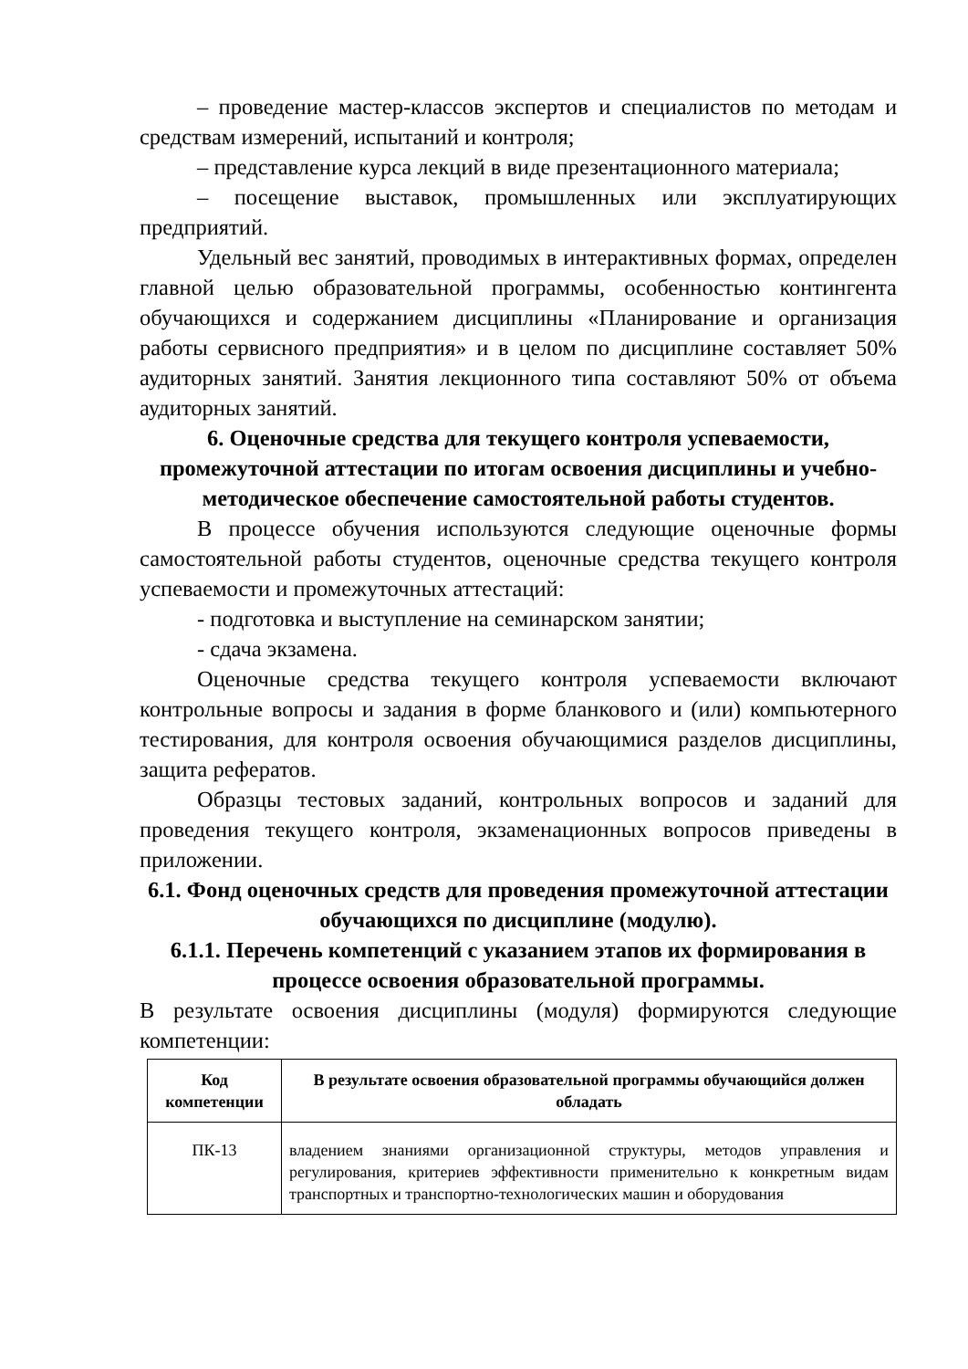– проведение мастер-классов экспертов и специалистов по методам и средствам измерений, испытаний и контроля;
– представление курса лекций в виде презентационного материала;
– посещение выставок, промышленных или эксплуатирующих предприятий.
Удельный вес занятий, проводимых в интерактивных формах, определен главной целью образовательной программы, особенностью контингента обучающихся и содержанием дисциплины «Планирование и организация работы сервисного предприятия» и в целом по дисциплине составляет 50% аудиторных занятий. Занятия лекционного типа составляют 50% от объема аудиторных занятий.
6. Оценочные средства для текущего контроля успеваемости, промежуточной аттестации по итогам освоения дисциплины и учебно-методическое обеспечение самостоятельной работы студентов.
В процессе обучения используются следующие оценочные формы самостоятельной работы студентов, оценочные средства текущего контроля успеваемости и промежуточных аттестаций:
- подготовка и выступление на семинарском занятии;
- сдача экзамена.
Оценочные средства текущего контроля успеваемости включают контрольные вопросы и задания в форме бланкового и (или) компьютерного тестирования, для контроля освоения обучающимися разделов дисциплины, защита рефератов.
Образцы тестовых заданий, контрольных вопросов и заданий для проведения текущего контроля, экзаменационных вопросов приведены в приложении.
6.1. Фонд оценочных средств для проведения промежуточной аттестации обучающихся по дисциплине (модулю).
6.1.1. Перечень компетенций с указанием этапов их формирования в процессе освоения образовательной программы.
В результате освоения дисциплины (модуля) формируются следующие компетенции:
| Код компетенции | В результате освоения образовательной программы обучающийся должен обладать |
| --- | --- |
| ПК-13 | владением знаниями организационной структуры, методов управления и регулирования, критериев эффективности применительно к конкретным видам транспортных и транспортно-технологических машин и оборудования |